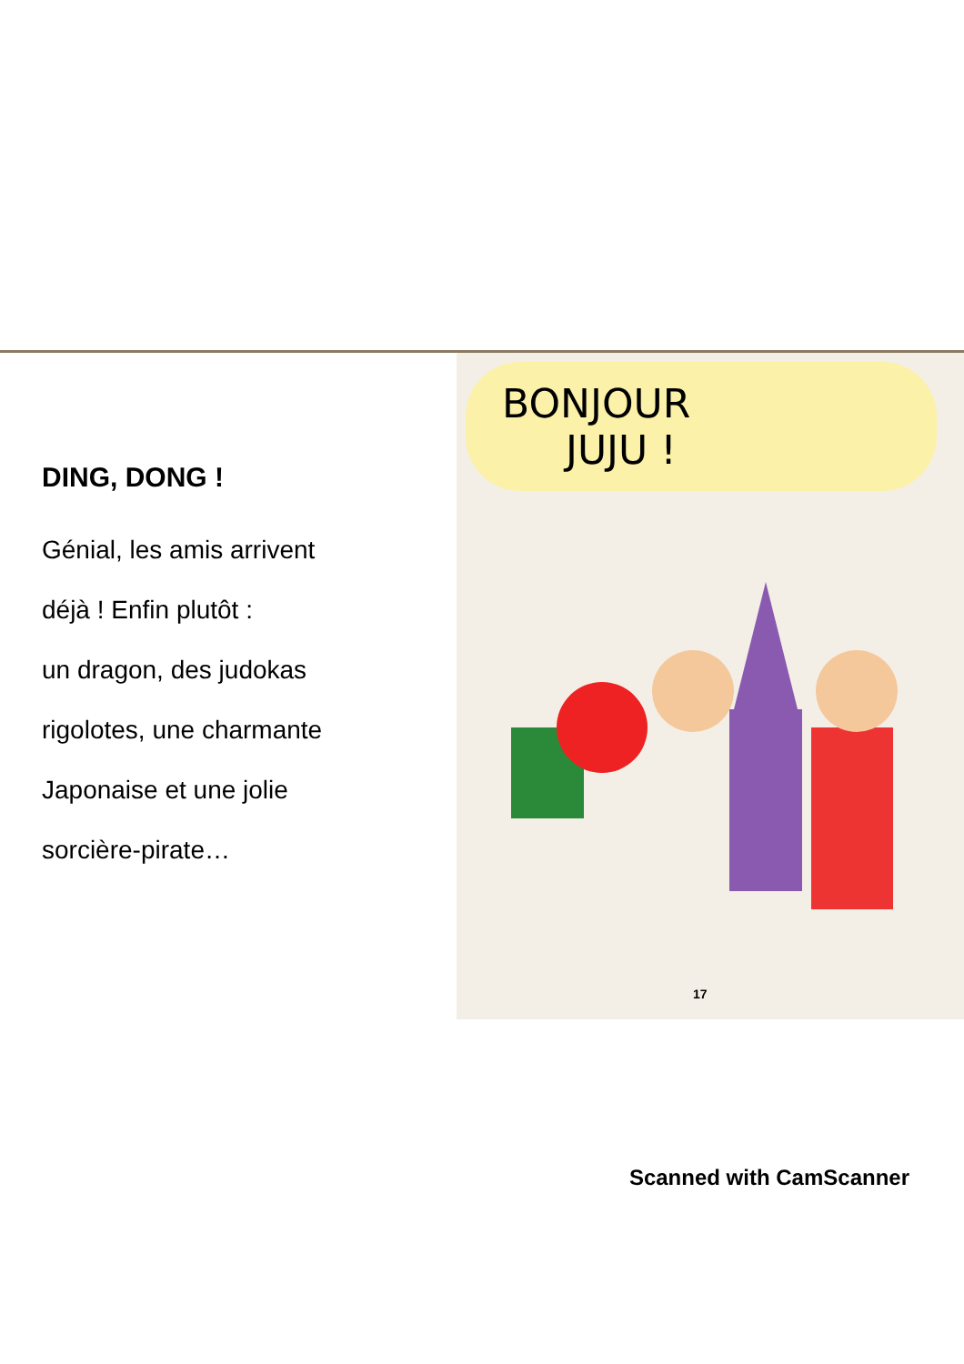DING, DONG !
Génial, les amis arrivent
déjà ! Enfin plutôt :
un dragon, des judokas
rigolotes, une charmante
Japonaise et une jolie
sorcière-pirate…
BONJOUR
JUJU !
17
Scanned with CamScanner